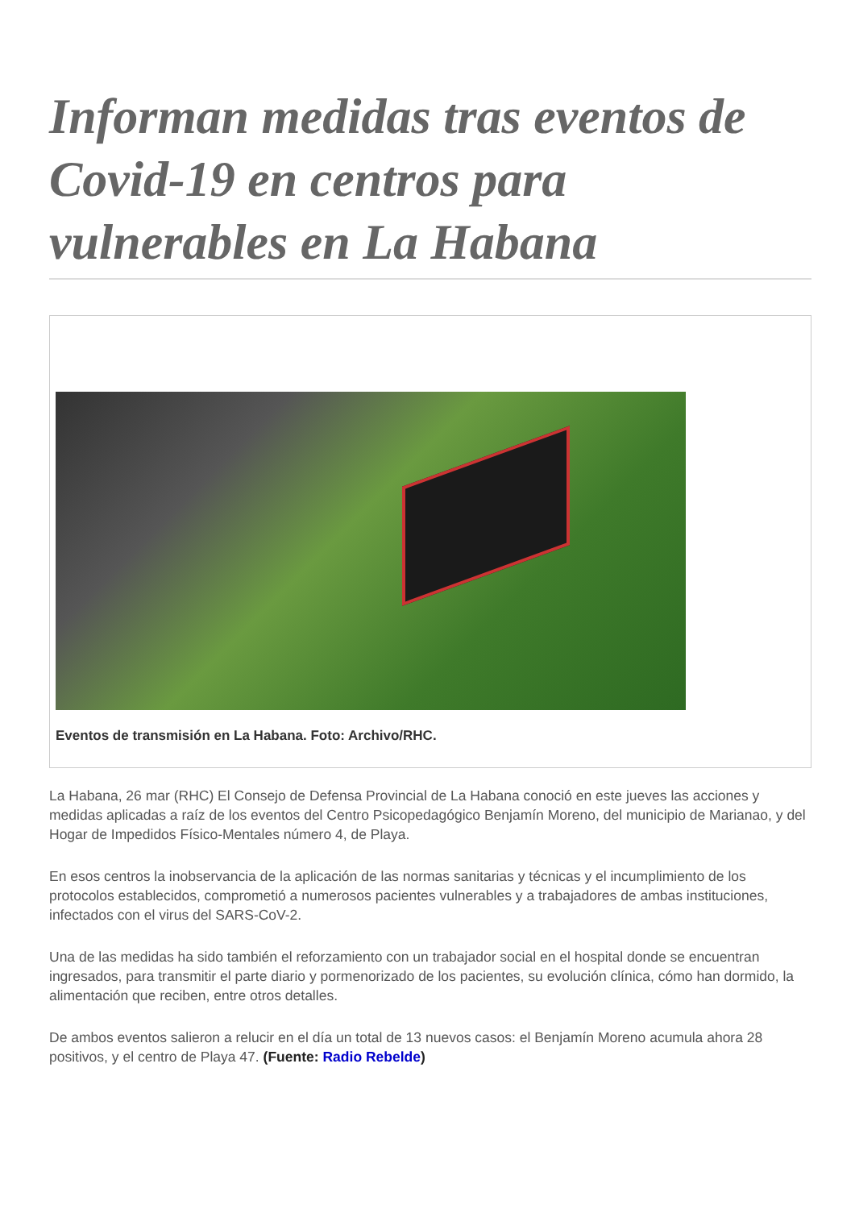Informan medidas tras eventos de Covid-19 en centros para vulnerables en La Habana
Eventos de transmisión en La Habana. Foto: Archivo/RHC.
La Habana, 26 mar (RHC) El Consejo de Defensa Provincial de La Habana conoció en este jueves las acciones y medidas aplicadas a raíz de los eventos del Centro Psicopedagógico Benjamín Moreno, del municipio de Marianao, y del Hogar de Impedidos Físico-Mentales número 4, de Playa.
En esos centros la inobservancia de la aplicación de las normas sanitarias y técnicas y el incumplimiento de los protocolos establecidos, comprometió a numerosos pacientes vulnerables y a trabajadores de ambas instituciones, infectados con el virus del SARS-CoV-2.
Una de las medidas ha sido también el reforzamiento con un trabajador social en el hospital donde se encuentran ingresados, para transmitir el parte diario y pormenorizado de los pacientes, su evolución clínica, cómo han dormido, la alimentación que reciben, entre otros detalles.
De ambos eventos salieron a relucir en el día un total de 13 nuevos casos: el Benjamín Moreno acumula ahora 28 positivos, y el centro de Playa 47. (Fuente: Radio Rebelde)